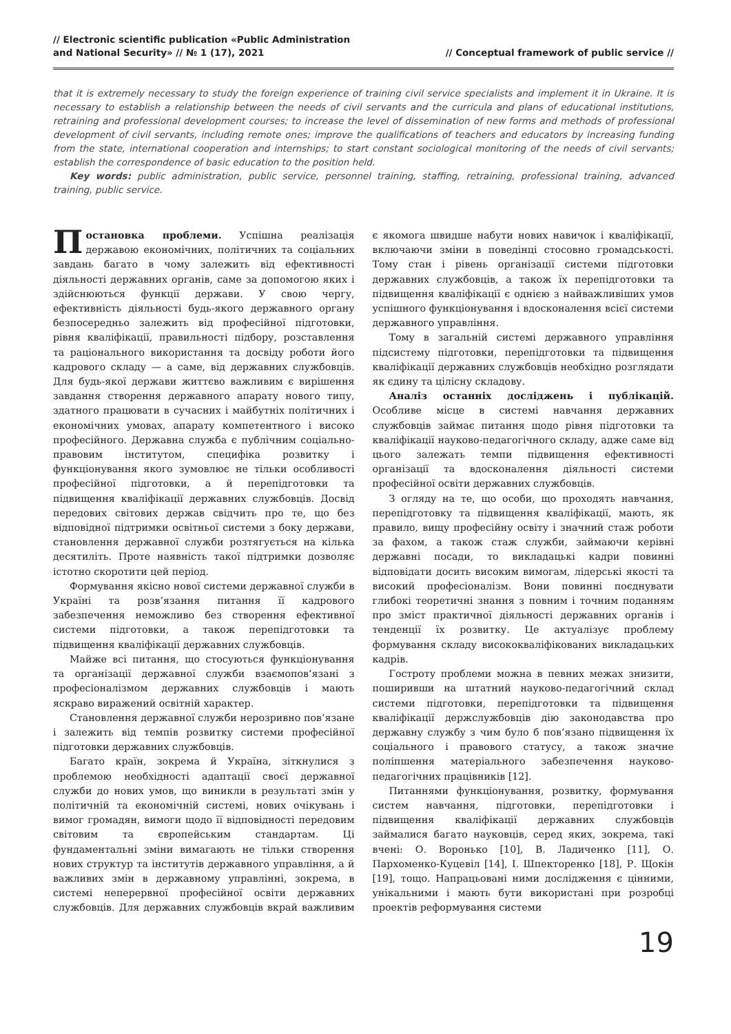// Electronic scientific publication «Public Administration
and National Security» // № 1 (17), 2021
// Conceptual framework of public service //
that it is extremely necessary to study the foreign experience of training civil service specialists and implement it in Ukraine. It is necessary to establish a relationship between the needs of civil servants and the curricula and plans of educational institutions, retraining and professional development courses; to increase the level of dissemination of new forms and methods of professional development of civil servants, including remote ones; improve the qualifications of teachers and educators by increasing funding from the state, international cooperation and internships; to start constant sociological monitoring of the needs of civil servants; establish the correspondence of basic education to the position held.
Key words: public administration, public service, personnel training, staffing, retraining, professional training, advanced training, public service.
Постановка проблеми. Успішна реалізація державою економічних, політичних та соціальних завдань багато в чому залежить від ефективності діяльності державних органів, саме за допомогою яких і здійснюються функції держави. У свою чергу, ефективність діяльності будь-якого державного органу безпосередньо залежить від професійної підготовки, рівня кваліфікації, правильності підбору, розставлення та раціонального використання та досвіду роботи його кадрового складу — а саме, від державних службовців. Для будь-якої держави життєво важливим є вирішення завдання створення державного апарату нового типу, здатного працювати в сучасних і майбутніх політичних і економічних умовах, апарату компетентного і високо професійного. Державна служба є публічним соціально-правовим інститутом, специфіка розвитку і функціонування якого зумовлює не тільки особливості професійної підготовки, а й перепідготовки та підвищення кваліфікації державних службовців. Досвід передових світових держав свідчить про те, що без відповідної підтримки освітньої системи з боку держави, становлення державної служби розтягується на кілька десятиліть. Проте наявність такої підтримки дозволяє істотно скоротити цей період.
Формування якісно нової системи державної служби в Україні та розв’язання питання її кадрового забезпечення неможливо без створення ефективної системи підготовки, а також перепідготовки та підвищення кваліфікації державних службовців.
Майже всі питання, що стосуються функціонування та організації державної служби взаємопов’язані з професіоналізмом державних службовців і мають яскраво виражений освітній характер.
Становлення державної служби нерозривно пов’язане і залежить від темпів розвитку системи професійної підготовки державних службовців.
Багато країн, зокрема й Україна, зіткнулися з проблемою необхідності адаптації своєї державної служби до нових умов, що виникли в результаті змін у політичній та економічній системі, нових очікувань і вимог громадян, вимоги щодо її відповідності передовим світовим та європейським стандартам. Ці фундаментальні зміни вимагають не тільки створення нових структур та інститутів державного управління, а й важливих змін в державному управлінні, зокрема, в системі неперервної професійної освіти державних службовців. Для державних службовців вкрай важливим є якомога швидше набути нових навичок і кваліфікації, включаючи зміни в поведінці стосовно громадськості. Тому стан і рівень організації системи підготовки державних службовців, а також їх перепідготовки та підвищення кваліфікації є однією з найважливіших умов успішного функціонування і вдосконалення всієї системи державного управління.
Тому в загальній системі державного управління підсистему підготовки, перепідготовки та підвищення кваліфікації державних службовців необхідно розглядати як єдину та цілісну складову.
Аналіз останніх досліджень і публікацій. Особливе місце в системі навчання державних службовців займає питання щодо рівня підготовки та кваліфікації науково-педагогічного складу, адже саме від цього залежать темпи підвищення ефективності організації та вдосконалення діяльності системи професійної освіти державних службовців.
З огляду на те, що особи, що проходять навчання, перепідготовку та підвищення кваліфікації, мають, як правило, вищу професійну освіту і значний стаж роботи за фахом, а також стаж служби, займаючи керівні державні посади, то викладацькі кадри повинні відповідати досить високим вимогам, лідерські якості та високий професіоналізм. Вони повинні поєднувати глибокі теоретичні знання з повним і точним поданням про зміст практичної діяльності державних органів і тенденції їх розвитку. Це актуалізує проблему формування складу висококваліфікованих викладацьких кадрів.
Гостроту проблеми можна в певних межах знизити, поширивши на штатний науково-педагогічний склад системи підготовки, перепідготовки та підвищення кваліфікації держслужбовців дію законодавства про державну службу з чим було б пов’язано підвищення їх соціального і правового статусу, а також значне поліпшення матеріального забезпечення науково-педагогічних працівників [12].
Питаннями функціонування, розвитку, формування систем навчання, підготовки, перепідготовки і підвищення кваліфікації державних службовців займалися багато науковців, серед яких, зокрема, такі вчені: О. Воронько [10], В. Ладиченко [11], О. Пархоменко-Куцевіл [14], І. Шпекторенко [18], Р. Щокін [19], тощо. Напрацьовані ними дослідження є цінними, унікальними і мають бути використані при розробці проектів реформування системи
19